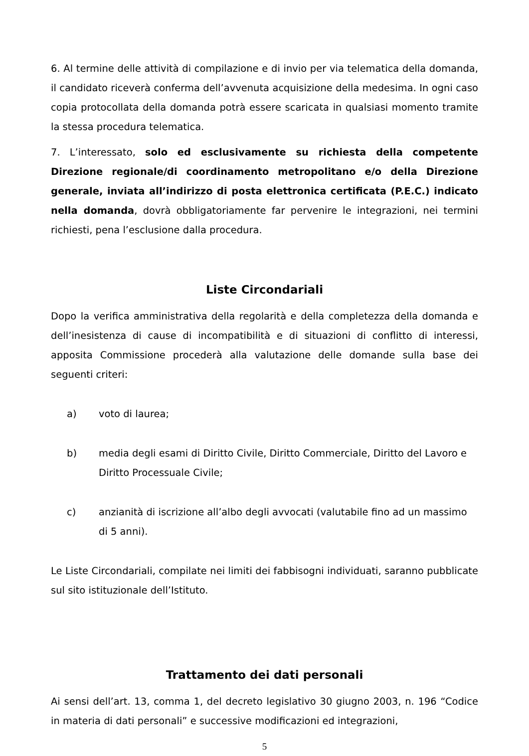6. Al termine delle attività di compilazione e di invio per via telematica della domanda, il candidato riceverà conferma dell’avvenuta acquisizione della medesima. In ogni caso copia protocollata della domanda potrà essere scaricata in qualsiasi momento tramite la stessa procedura telematica.
7. L’interessato, solo ed esclusivamente su richiesta della competente Direzione regionale/di coordinamento metropolitano e/o della Direzione generale, inviata all’indirizzo di posta elettronica certificata (P.E.C.) indicato nella domanda, dovrà obbligatoriamente far pervenire le integrazioni, nei termini richiesti, pena l’esclusione dalla procedura.
Liste Circondariali
Dopo la verifica amministrativa della regolarità e della completezza della domanda e dell’inesistenza di cause di incompatibilità e di situazioni di conflitto di interessi, apposita Commissione procederà alla valutazione delle domande sulla base dei seguenti criteri:
a) voto di laurea;
b) media degli esami di Diritto Civile, Diritto Commerciale, Diritto del Lavoro e Diritto Processuale Civile;
c) anzianità di iscrizione all’albo degli avvocati (valutabile fino ad un massimo di 5 anni).
Le Liste Circondariali, compilate nei limiti dei fabbisogni individuati, saranno pubblicate sul sito istituzionale dell’Istituto.
Trattamento dei dati personali
Ai sensi dell’art. 13, comma 1, del decreto legislativo 30 giugno 2003, n. 196 “Codice in materia di dati personali” e successive modificazioni ed integrazioni,
5